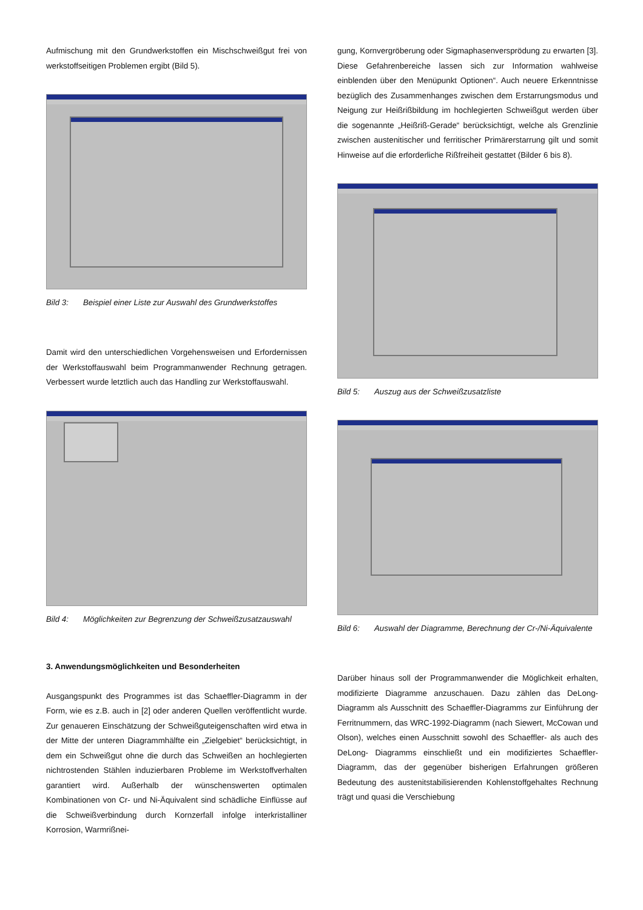Aufmischung mit den Grundwerkstoffen ein Mischschweißgut frei von werkstoffseitigen Problemen ergibt (Bild 5).
Bild 3: Beispiel einer Liste zur Auswahl des Grundwerkstoffes
Damit wird den unterschiedlichen Vorgehensweisen und Erfordernissen der Werkstoffauswahl beim Programmanwender Rechnung getragen. Verbessert wurde letztlich auch das Handling zur Werkstoffauswahl.
Bild 4: Möglichkeiten zur Begrenzung der Schweißzusatzauswahl
3. Anwendungsmöglichkeiten und Besonderheiten
Ausgangspunkt des Programmes ist das Schaeffler-Diagramm in der Form, wie es z.B. auch in [2] oder anderen Quellen veröffentlicht wurde. Zur genaueren Einschätzung der Schweißguteigenschaften wird etwa in der Mitte der unteren Diagrammhälfte ein „Zielgebiet“ berücksichtigt, in dem ein Schweißgut ohne die durch das Schweißen an hochlegierten nichtrostenden Stählen induzierbaren Probleme im Werkstoffverhalten garantiert wird. Außerhalb der wünschenswerten optimalen Kombinationen von Cr- und Ni-Äquivalent sind schädliche Einflüsse auf die Schweißverbindung durch Kornzerfall infolge interkristalliner Korrosion, Warmrißnei-
gung, Kornvergröberung oder Sigmaphasenversprödung zu erwarten [3]. Diese Gefahrenbereiche lassen sich zur Information wahlweise einblenden über den Menüpunkt Optionen“. Auch neuere Erkenntnisse bezüglich des Zusammenhanges zwischen dem Erstarrungsmodus und Neigung zur Heißrißbildung im hochlegierten Schweißgut werden über die sogenannte „Heißriß-Gerade“ berücksichtigt, welche als Grenzlinie zwischen austenitischer und ferritischer Primärerstarrung gilt und somit Hinweise auf die erforderliche Rißfreiheit gestattet (Bilder 6 bis 8).
Bild 5: Auszug aus der Schweißzusatzliste
Bild 6: Auswahl der Diagramme, Berechnung der Cr-/Ni-Äquivalente
Darüber hinaus soll der Programmanwender die Möglichkeit erhalten, modifizierte Diagramme anzuschauen. Dazu zählen das DeLong-Diagramm als Ausschnitt des Schaeffler-Diagramms zur Einführung der Ferritnummern, das WRC-1992-Diagramm (nach Siewert, McCowan und Olson), welches einen Ausschnitt sowohl des Schaeffler- als auch des DeLong- Diagramms einschließt und ein modifiziertes Schaeffler- Diagramm, das der gegenüber bisherigen Erfahrungen größeren Bedeutung des austenitstabilisierenden Kohlenstoffgehaltes Rechnung trägt und quasi die Verschiebung